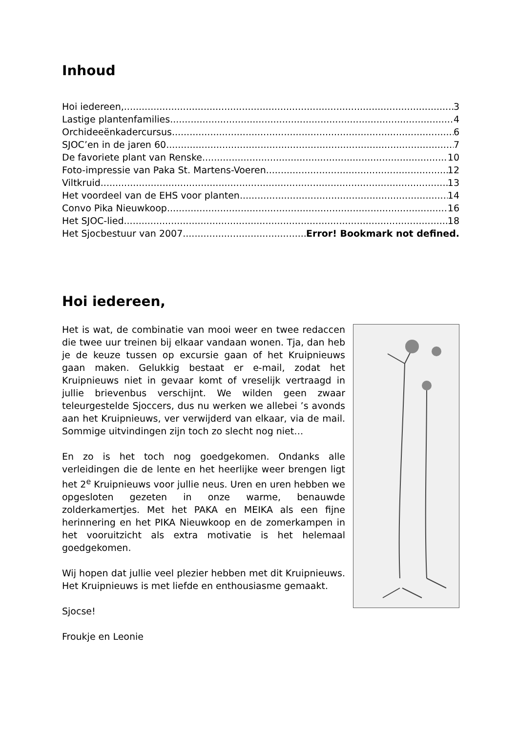Inhoud
Hoi iedereen, 3
Lastige plantenfamilies 4
Orchideeënkadercursus 6
SJOC’en in de jaren 60 7
De favoriete plant van Renske 10
Foto-impressie van Paka St. Martens-Voeren 12
Viltkruid 13
Het voordeel van de EHS voor planten 14
Convo Pika Nieuwkoop 16
Het SJOC-lied 18
Het Sjocbestuur van 2007 Error! Bookmark not defined.
Hoi iedereen,
Het is wat, de combinatie van mooi weer en twee redaccen die twee uur treinen bij elkaar vandaan wonen. Tja, dan heb je de keuze tussen op excursie gaan of het Kruipnieuws gaan maken. Gelukkig bestaat er e-mail, zodat het Kruipnieuws niet in gevaar komt of vreselijk vertraagd in jullie brievenbus verschijnt. We wilden geen zwaar teleurgestelde Sjoccers, dus nu werken we allebei ’s avonds aan het Kruipnieuws, ver verwijderd van elkaar, via de mail. Sommige uitvindingen zijn toch zo slecht nog niet…
En zo is het toch nog goedgekomen. Ondanks alle verleidingen die de lente en het heerlijke weer brengen ligt het 2<sup>e</sup> Kruipnieuws voor jullie neus. Uren en uren hebben we opgesloten gezeten in onze warme, benauwde zolderkamertjes. Met het PAKA en MEIKA als een fijne herinnering en het PIKA Nieuwkoop en de zomerkampen in het vooruitzicht als extra motivatie is het helemaal goedgekomen.
Wij hopen dat jullie veel plezier hebben met dit Kruipnieuws. Het Kruipnieuws is met liefde en enthousiasme gemaakt.
Sjocse!
Froukje en Leonie